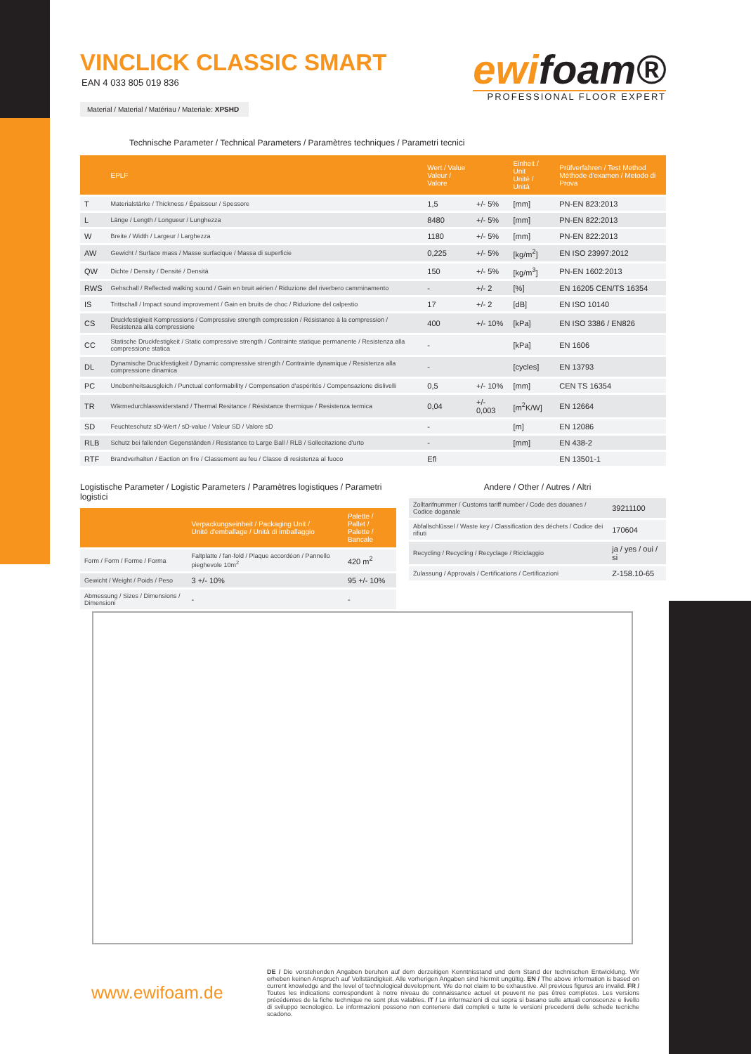VINCLICK CLASSIC SMART
EAN 4 033 805 019 836
ewifoam®
PROFESSIONAL FLOOR EXPERT
Material / Material / Matériau / Materiale: XPSHD
Technische Parameter / Technical Parameters / Paramètres techniques / Parametri tecnici
| | EPLF | Wert / Value Valeur / Valore | | Einheit / Unit Unité / Unità | Prüfverfahren / Test Method Méthode d'examen / Metodo di Prova |
| --- | --- | --- | --- | --- | --- |
| T | Materialstärke / Thickness / Épaisseur / Spessore | 1,5 | +/- 5% | [mm] | PN-EN 823:2013 |
| L | Länge / Length / Longueur / Lunghezza | 8480 | +/- 5% | [mm] | PN-EN 822:2013 |
| W | Breite / Width / Largeur / Larghezza | 1180 | +/- 5% | [mm] | PN-EN 822:2013 |
| AW | Gewicht / Surface mass / Masse surfacique / Massa di superficie | 0,225 | +/- 5% | [kg/m<sup>2</sup>] | EN ISO 23997:2012 |
| QW | Dichte / Density / Densité / Densità | 150 | +/- 5% | [kg/m<sup>3</sup>] | PN-EN 1602:2013 |
| RWS | Gehschall / Reflected walking sound / Gain en bruit aérien / Riduzione del riverbero camminamento | - | +/- 2 | [%] | EN 16205 CEN/TS 16354 |
| IS | Trittschall / Impact sound improvement / Gain en bruits de choc / Riduzione del calpestio | 17 | +/- 2 | [dB] | EN ISO 10140 |
| CS | Druckfestigkeit Kompressions / Compressive strength compression / Résistance à la compression / Resistenza alla compressione | 400 | +/- 10% | [kPa] | EN ISO 3386 / EN826 |
| CC | Statische Druckfestigkeit / Static compressive strength / Contrainte statique permanente / Resistenza alla compressione statica | - | | [kPa] | EN 1606 |
| DL | Dynamische Druckfestigkeit / Dynamic compressive strength / Contrainte dynamique / Resistenza alla compressione dinamica | - | | [cycles] | EN 13793 |
| PC | Unebenheitsausgleich / Punctual conformability / Compensation d'aspérités / Compensazione dislivelli | 0,5 | +/- 10% | [mm] | CEN TS 16354 |
| TR | Wärmedurchlasswiderstand / Thermal Resitance / Résistance thermique / Resistenza termica | 0,04 | +/- 0,003 | [m<sup>2</sup>K/W] | EN 12664 |
| SD | Feuchteschutz sD-Wert / sD-value / Valeur SD / Valore sD | - | | [m] | EN 12086 |
| RLB | Schutz bei fallenden Gegenständen / Resistance to Large Ball / RLB / Sollecitazione d'urto | - | | [mm] | EN 438-2 |
| RTF | Brandverhalten / Eaction on fire / Classement au feu / Classe di resistenza al fuoco | Efl | | | EN 13501-1 |
Logistische Parameter / Logistic Parameters / Paramètres logistiques / Parametri logistici
| | Verpackungseinheit / Packaging Unit / Unité d'emballage / Unità di imballaggio | Palette / Pallet / Palette / Bancale |
| --- | --- | --- |
| Form / Form / Forme / Forma | Faltplatte / fan-fold / Plaque accordéon / Pannello pieghevole 10m<sup>2</sup> | 420 m<sup>2</sup> |
| Gewicht / Weight / Poids / Peso | 3 +/- 10% | 95 +/- 10% |
| Abmessung / Sizes / Dimensions / Dimensioni | - | - |
Andere / Other / Autres / Altri
| Zolltarifnummer / Customs tariff number / Code des douanes / Codice doganale | 39211100 |
| Abfallschlüssel / Waste key / Classification des déchets / Codice dei rifiuti | 170604 |
| Recycling / Recycling / Recyclage / Riciclaggio | ja / yes / oui / si |
| Zulassung / Approvals / Certifications / Certificazioni | Z-158.10-65 |
www.ewifoam.de
DE / Die vorstehenden Angaben beruhen auf dem derzeitigen Kenntnisstand und dem Stand der technischen Entwicklung. Wir erheben keinen Anspruch auf Vollständigkeit. Alle vorherigen Angaben sind hiermit ungültig. EN / The above information is based on current knowledge and the level of technological development. We do not claim to be exhaustive. All previous figures are invalid. FR / Toutes les indications correspondent à notre niveau de connaissance actuel et peuvent ne pas êtres completes. Les versions précédentes de la fiche technique ne sont plus valables. IT / Le informazioni di cui sopra si basano sulle attuali conoscenze e livello di sviluppo tecnologico. Le informazioni possono non contenere dati completi e tutte le versioni precedenti delle schede tecniche scadono.